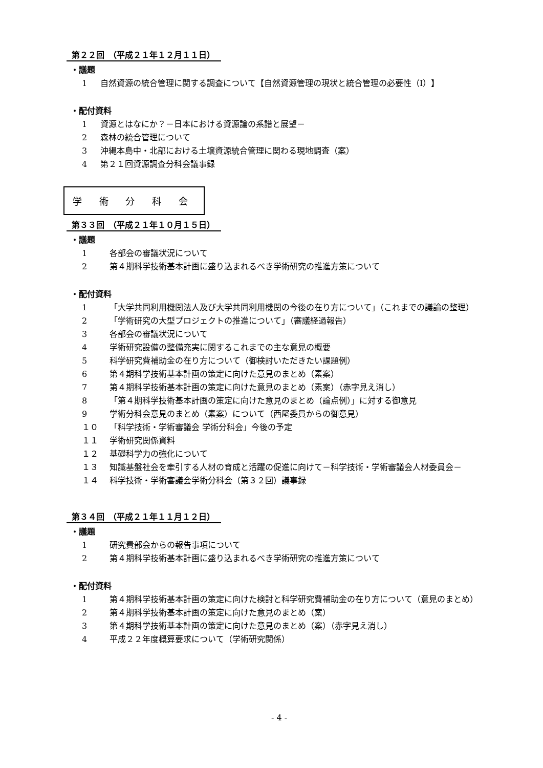第２２回　（平成２１年１２月１１日）
・議題
1 自然資源の統合管理に関する調査について【自然資源管理の現状と統合管理の必要性（Ⅰ）】
・配付資料
1 資源とはなにか？－日本における資源論の系譜と展望－
2 森林の統合管理について
3 沖縄本島中・北部における土壌資源統合管理に関わる現地調査（案）
4 第２１回資源調査分科会議事録
学 術 分 科 会
第３３回　（平成２１年１０月１５日）
・議題
1 各部会の審議状況について
2 第４期科学技術基本計画に盛り込まれるべき学術研究の推進方策について
・配付資料
1 「大学共同利用機関法人及び大学共同利用機関の今後の在り方について」（これまでの議論の整理）
2 「学術研究の大型プロジェクトの推進について」（審議経過報告）
3 各部会の審議状況について
4 学術研究設備の整備充実に関するこれまでの主な意見の概要
5 科学研究費補助金の在り方について（御検討いただきたい課題例）
6 第４期科学技術基本計画の策定に向けた意見のまとめ（素案）
7 第４期科学技術基本計画の策定に向けた意見のまとめ（素案）（赤字見え消し）
8 「第４期科学技術基本計画の策定に向けた意見のまとめ（論点例）」に対する御意見
9 学術分科会意見のまとめ（素案）について（西尾委員からの御意見）
１０ 「科学技術・学術審議会 学術分科会」今後の予定
１１ 学術研究関係資料
１２ 基礎科学力の強化について
１３ 知識基盤社会を牽引する人材の育成と活躍の促進に向けて－科学技術・学術審議会人材委員会－
１４ 科学技術・学術審議会学術分科会（第３２回）議事録
第３４回　（平成２１年１１月１２日）
・議題
1 研究費部会からの報告事項について
2 第４期科学技術基本計画に盛り込まれるべき学術研究の推進方策について
・配付資料
1 第４期科学技術基本計画の策定に向けた検討と科学研究費補助金の在り方について（意見のまとめ）
2 第４期科学技術基本計画の策定に向けた意見のまとめ（案）
3 第４期科学技術基本計画の策定に向けた意見のまとめ（案）（赤字見え消し）
4 平成２２年度概算要求について（学術研究関係）
- 4 -